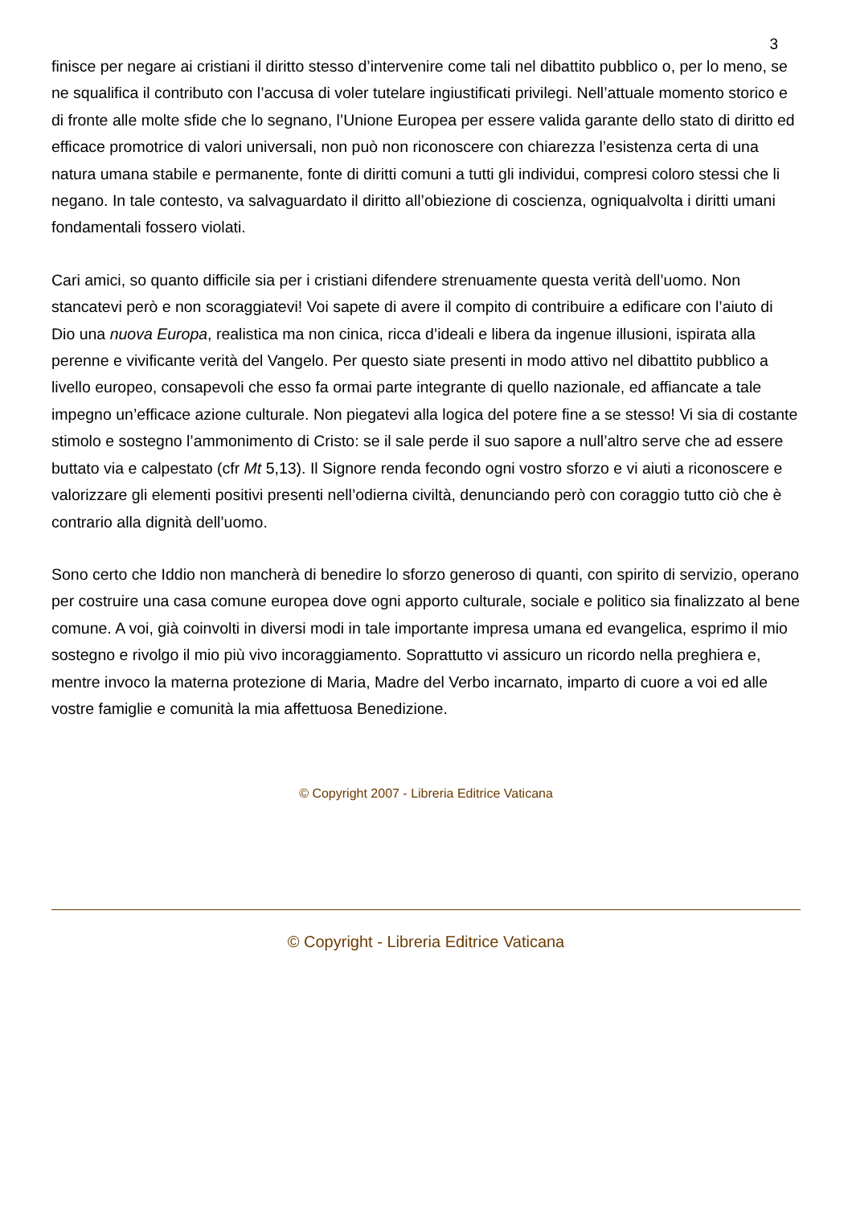3
finisce per negare ai cristiani il diritto stesso d’intervenire come tali nel dibattito pubblico o, per lo meno, se ne squalifica il contributo con l’accusa di voler tutelare ingiustificati privilegi. Nell’attuale momento storico e di fronte alle molte sfide che lo segnano, l’Unione Europea per essere valida garante dello stato di diritto ed efficace promotrice di valori universali, non può non riconoscere con chiarezza l’esistenza certa di una natura umana stabile e permanente, fonte di diritti comuni a tutti gli individui, compresi coloro stessi che li negano. In tale contesto, va salvaguardato il diritto all’obiezione di coscienza, ogniqualvolta i diritti umani fondamentali fossero violati.
Cari amici, so quanto difficile sia per i cristiani difendere strenuamente questa verità dell’uomo. Non stancatevi però e non scoraggiatevi! Voi sapete di avere il compito di contribuire a edificare con l’aiuto di Dio una nuova Europa, realistica ma non cinica, ricca d’ideali e libera da ingenue illusioni, ispirata alla perenne e vivificante verità del Vangelo. Per questo siate presenti in modo attivo nel dibattito pubblico a livello europeo, consapevoli che esso fa ormai parte integrante di quello nazionale, ed affiancate a tale impegno un’efficace azione culturale. Non piegatevi alla logica del potere fine a se stesso! Vi sia di costante stimolo e sostegno l’ammonimento di Cristo: se il sale perde il suo sapore a null’altro serve che ad essere buttato via e calpestato (cfr Mt 5,13). Il Signore renda fecondo ogni vostro sforzo e vi aiuti a riconoscere e valorizzare gli elementi positivi presenti nell’odierna civiltà, denunciando però con coraggio tutto ciò che è contrario alla dignità dell’uomo.
Sono certo che Iddio non mancherà di benedire lo sforzo generoso di quanti, con spirito di servizio, operano per costruire una casa comune europea dove ogni apporto culturale, sociale e politico sia finalizzato al bene comune. A voi, già coinvolti in diversi modi in tale importante impresa umana ed evangelica, esprimo il mio sostegno e rivolgo il mio più vivo incoraggiamento. Soprattutto vi assicuro un ricordo nella preghiera e, mentre invoco la materna protezione di Maria, Madre del Verbo incarnato, imparto di cuore a voi ed alle vostre famiglie e comunità la mia affettuosa Benedizione.
© Copyright 2007 - Libreria Editrice Vaticana
© Copyright - Libreria Editrice Vaticana